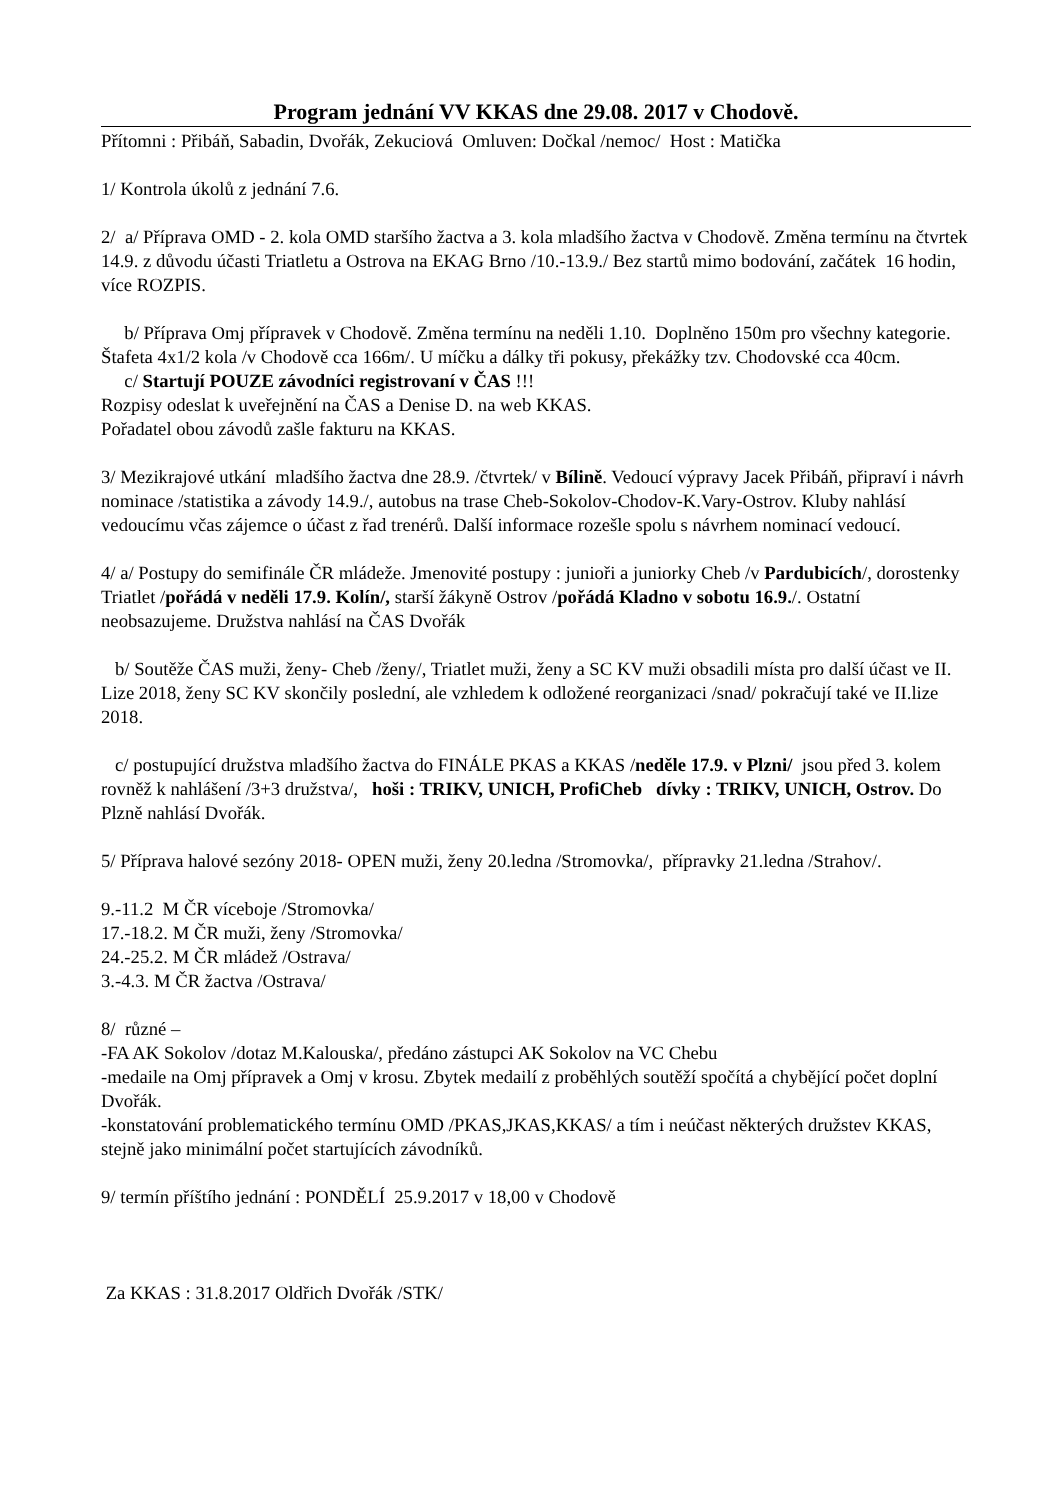Program jednání VV KKAS dne 29.08. 2017 v Chodově.
Přítomni : Přibáň, Sabadin, Dvořák, Zekuciová Omluven: Dočkal /nemoc/ Host : Matička
1/ Kontrola úkolů z jednání 7.6.
2/ a/ Příprava OMD - 2. kola OMD staršího žactva a 3. kola mladšího žactva v Chodově. Změna termínu na čtvrtek 14.9. z důvodu účasti Triatletu a Ostrova na EKAG Brno /10.-13.9./ Bez startů mimo bodování, začátek 16 hodin, více ROZPIS.
b/ Příprava Omj přípravek v Chodově. Změna termínu na neděli 1.10. Doplněno 150m pro všechny kategorie. Štafeta 4x1/2 kola /v Chodově cca 166m/. U míčku a dálky tři pokusy, překážky tzv. Chodovské cca 40cm.
c/ Startují POUZE závodníci registrovaní v ČAS !!!
Rozpisy odeslat k uveřejnění na ČAS a Denise D. na web KKAS.
Pořadatel obou závodů zašle fakturu na KKAS.
3/ Mezikrajové utkání mladšího žactva dne 28.9. /čtvrtek/ v Bílině. Vedoucí výpravy Jacek Přibáň, připraví i návrh nominace /statistika a závody 14.9./, autobus na trase Cheb-Sokolov-Chodov-K.Vary-Ostrov. Kluby nahlásí vedoucímu včas zájemce o účast z řad trenérů. Další informace rozešle spolu s návrhem nominací vedoucí.
4/ a/ Postupy do semifinále ČR mládeže. Jmenovité postupy : junioři a juniorky Cheb /v Pardubicích/, dorostenky Triatlet /pořádá v neděli 17.9. Kolín/, starší žákyně Ostrov /pořádá Kladno v sobotu 16.9./. Ostatní neobsazujeme. Družstva nahlásí na ČAS Dvořák
b/ Soutěže ČAS muži, ženy- Cheb /ženy/, Triatlet muži, ženy a SC KV muži obsadili místa pro další účast ve II. Lize 2018, ženy SC KV skončily poslední, ale vzhledem k odložené reorganizaci /snad/ pokračují také ve II.lize 2018.
c/ postupující družstva mladšího žactva do FINÁLE PKAS a KKAS /neděle 17.9. v Plzni/ jsou před 3. kolem rovněž k nahlášení /3+3 družstva/, hoši : TRIKV, UNICH, ProfiCheb dívky : TRIKV, UNICH, Ostrov. Do Plzně nahlásí Dvořák.
5/ Příprava halové sezóny 2018- OPEN muži, ženy 20.ledna /Stromovka/, přípravky 21.ledna /Strahov/.
9.-11.2 M ČR víceboje /Stromovka/
17.-18.2. M ČR muži, ženy /Stromovka/
24.-25.2. M ČR mládež /Ostrava/
3.-4.3. M ČR žactva /Ostrava/
8/ různé –
-FA AK Sokolov /dotaz M.Kalouska/, předáno zástupci AK Sokolov na VC Chebu
-medaile na Omj přípravek a Omj v krosu. Zbytek medailí z proběhlých soutěží spočítá a chybějící počet doplní Dvořák.
-konstatování problematického termínu OMD /PKAS,JKAS,KKAS/ a tím i neúčast některých družstev KKAS, stejně jako minimální počet startujících závodníků.
9/ termín příštího jednání : PONDĚLÍ 25.9.2017 v 18,00 v Chodově
Za KKAS : 31.8.2017 Oldřich Dvořák /STK/